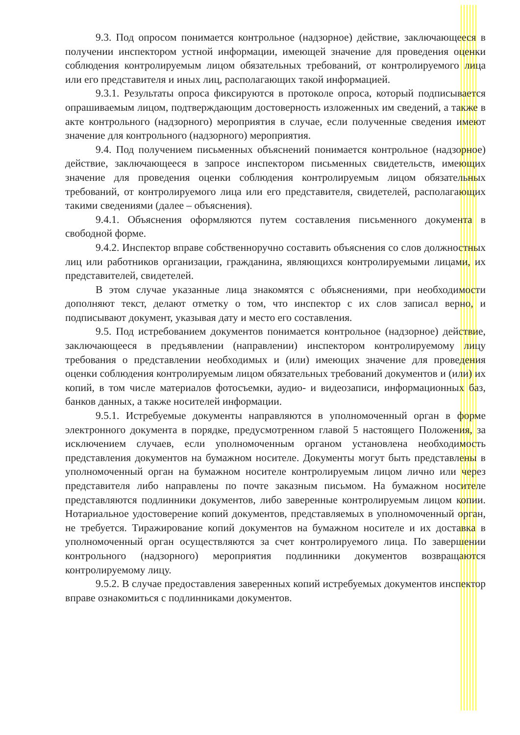9.3. Под опросом понимается контрольное (надзорное) действие, заключающееся в получении инспектором устной информации, имеющей значение для проведения оценки соблюдения контролируемым лицом обязательных требований, от контролируемого лица или его представителя и иных лиц, располагающих такой информацией.
9.3.1. Результаты опроса фиксируются в протоколе опроса, который подписывается опрашиваемым лицом, подтверждающим достоверность изложенных им сведений, а также в акте контрольного (надзорного) мероприятия в случае, если полученные сведения имеют значение для контрольного (надзорного) мероприятия.
9.4. Под получением письменных объяснений понимается контрольное (надзорное) действие, заключающееся в запросе инспектором письменных свидетельств, имеющих значение для проведения оценки соблюдения контролируемым лицом обязательных требований, от контролируемого лица или его представителя, свидетелей, располагающих такими сведениями (далее – объяснения).
9.4.1. Объяснения оформляются путем составления письменного документа в свободной форме.
9.4.2. Инспектор вправе собственноручно составить объяснения со слов должностных лиц или работников организации, гражданина, являющихся контролируемыми лицами, их представителей, свидетелей.
В этом случае указанные лица знакомятся с объяснениями, при необходимости дополняют текст, делают отметку о том, что инспектор с их слов записал верно, и подписывают документ, указывая дату и место его составления.
9.5. Под истребованием документов понимается контрольное (надзорное) действие, заключающееся в предъявлении (направлении) инспектором контролируемому лицу требования о представлении необходимых и (или) имеющих значение для проведения оценки соблюдения контролируемым лицом обязательных требований документов и (или) их копий, в том числе материалов фотосъемки, аудио- и видеозаписи, информационных баз, банков данных, а также носителей информации.
9.5.1. Истребуемые документы направляются в уполномоченный орган в форме электронного документа в порядке, предусмотренном главой 5 настоящего Положения, за исключением случаев, если уполномоченным органом установлена необходимость представления документов на бумажном носителе. Документы могут быть представлены в уполномоченный орган на бумажном носителе контролируемым лицом лично или через представителя либо направлены по почте заказным письмом. На бумажном носителе представляются подлинники документов, либо заверенные контролируемым лицом копии. Нотариальное удостоверение копий документов, представляемых в уполномоченный орган, не требуется. Тиражирование копий документов на бумажном носителе и их доставка в уполномоченный орган осуществляются за счет контролируемого лица. По завершении контрольного (надзорного) мероприятия подлинники документов возвращаются контролируемому лицу.
9.5.2. В случае предоставления заверенных копий истребуемых документов инспектор вправе ознакомиться с подлинниками документов.